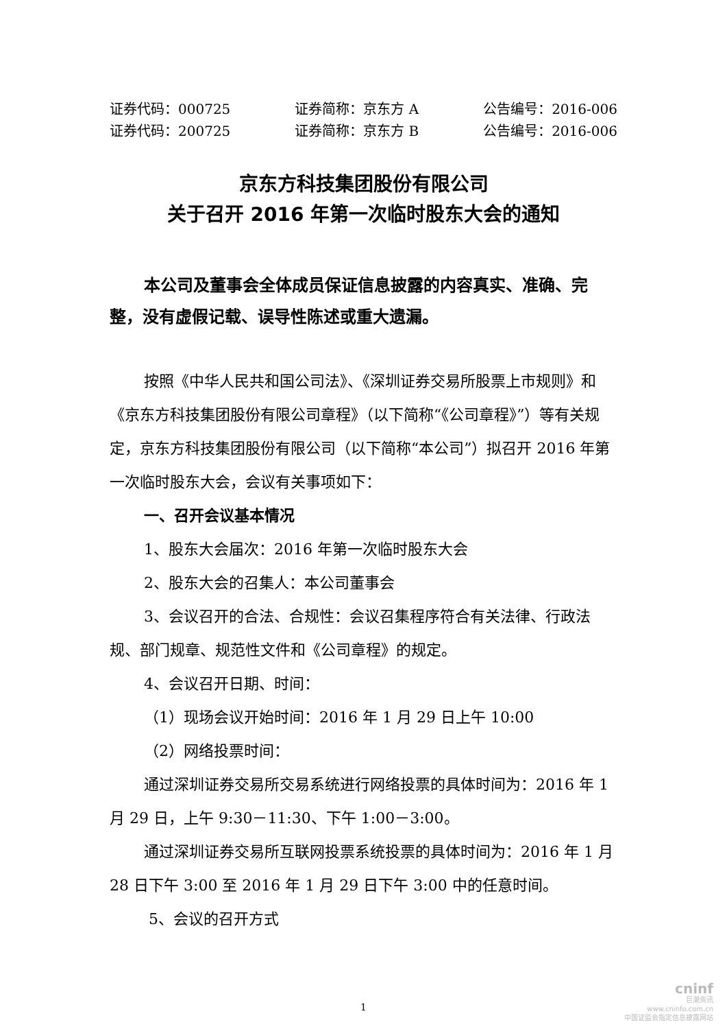证券代码：000725 证券简称：京东方 A 公告编号：2016-006
证券代码：200725 证券简称：京东方 B 公告编号：2016-006
京东方科技集团股份有限公司
关于召开 2016 年第一次临时股东大会的通知
本公司及董事会全体成员保证信息披露的内容真实、准确、完整，没有虚假记载、误导性陈述或重大遗漏。
按照《中华人民共和国公司法》、《深圳证券交易所股票上市规则》和《京东方科技集团股份有限公司章程》（以下简称“《公司章程》”）等有关规定，京东方科技集团股份有限公司（以下简称“本公司”）拟召开 2016 年第一次临时股东大会，会议有关事项如下：
一、召开会议基本情况
1、股东大会届次：2016 年第一次临时股东大会
2、股东大会的召集人：本公司董事会
3、会议召开的合法、合规性：会议召集程序符合有关法律、行政法规、部门规章、规范性文件和《公司章程》的规定。
4、会议召开日期、时间：
（1）现场会议开始时间：2016 年 1 月 29 日上午 10:00
（2）网络投票时间：
通过深圳证券交易所交易系统进行网络投票的具体时间为：2016 年 1 月 29 日，上午 9:30－11:30、下午 1:00－3:00。
通过深圳证券交易所互联网投票系统投票的具体时间为：2016 年 1 月 28 日下午 3:00 至 2016 年 1 月 29 日下午 3:00 中的任意时间。
5、会议的召开方式
1
cninf
巨潮资讯
www.cninfo.com.cn
中国证监会指定信息披露网站